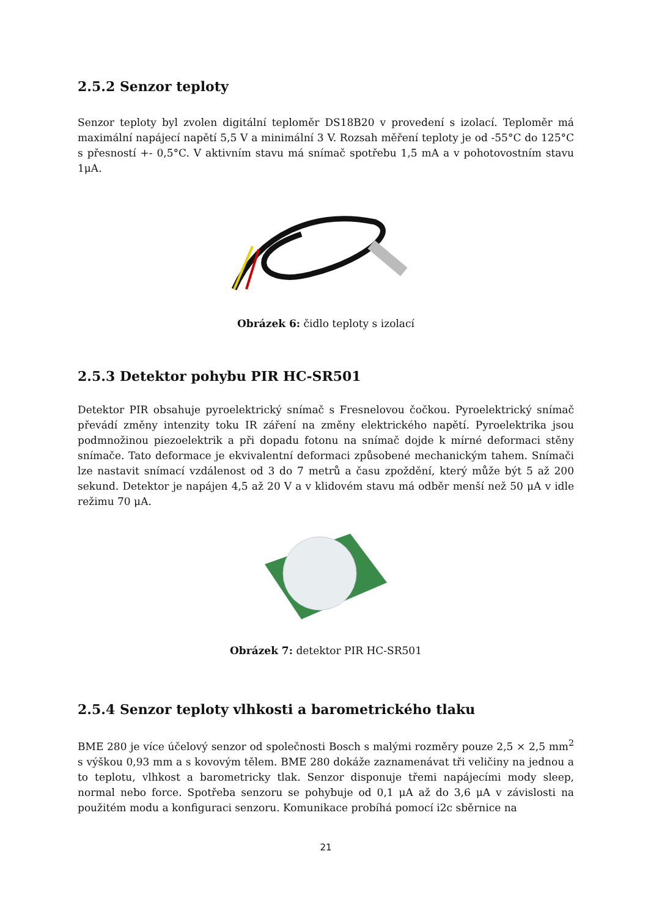2.5.2 Senzor teploty
Senzor teploty byl zvolen digitální teploměr DS18B20 v provedení s izolací. Teploměr má maximální napájecí napětí 5,5 V a minimální 3 V. Rozsah měření teploty je od -55°C do 125°C s přesností +- 0,5°C. V aktivním stavu má snímač spotřebu 1,5 mA a v pohotovostním stavu 1μA.
Obrázek 6: čidlo teploty s izolací
2.5.3 Detektor pohybu PIR HC-SR501
Detektor PIR obsahuje pyroelektrický snímač s Fresnelovou čočkou. Pyroelektrický snímač převádí změny intenzity toku IR záření na změny elektrického napětí. Pyroelektrika jsou podmnožinou piezoelektrik a při dopadu fotonu na snímač dojde k mírné deformaci stěny snímače. Tato deformace je ekvivalentní deformaci způsobené mechanickým tahem. Snímači lze nastavit snímací vzdálenost od 3 do 7 metrů a času zpoždění, který může být 5 až 200 sekund. Detektor je napájen 4,5 až 20 V a v klidovém stavu má odběr menší než 50 μA v idle režimu 70 μA.
Obrázek 7: detektor PIR HC-SR501
2.5.4 Senzor teploty vlhkosti a barometrického tlaku
BME 280 je více účelový senzor od společnosti Bosch s malými rozměry pouze 2,5 × 2,5 mm<sup>2</sup> s výškou 0,93 mm a s kovovým tělem. BME 280 dokáže zaznamenávat tři veličiny na jednou a to teplotu, vlhkost a barometricky tlak. Senzor disponuje třemi napájecími mody sleep, normal nebo force. Spotřeba senzoru se pohybuje od 0,1 μA až do 3,6 μA v závislosti na použitém modu a konfiguraci senzoru. Komunikace probíhá pomocí i2c sběrnice na
21